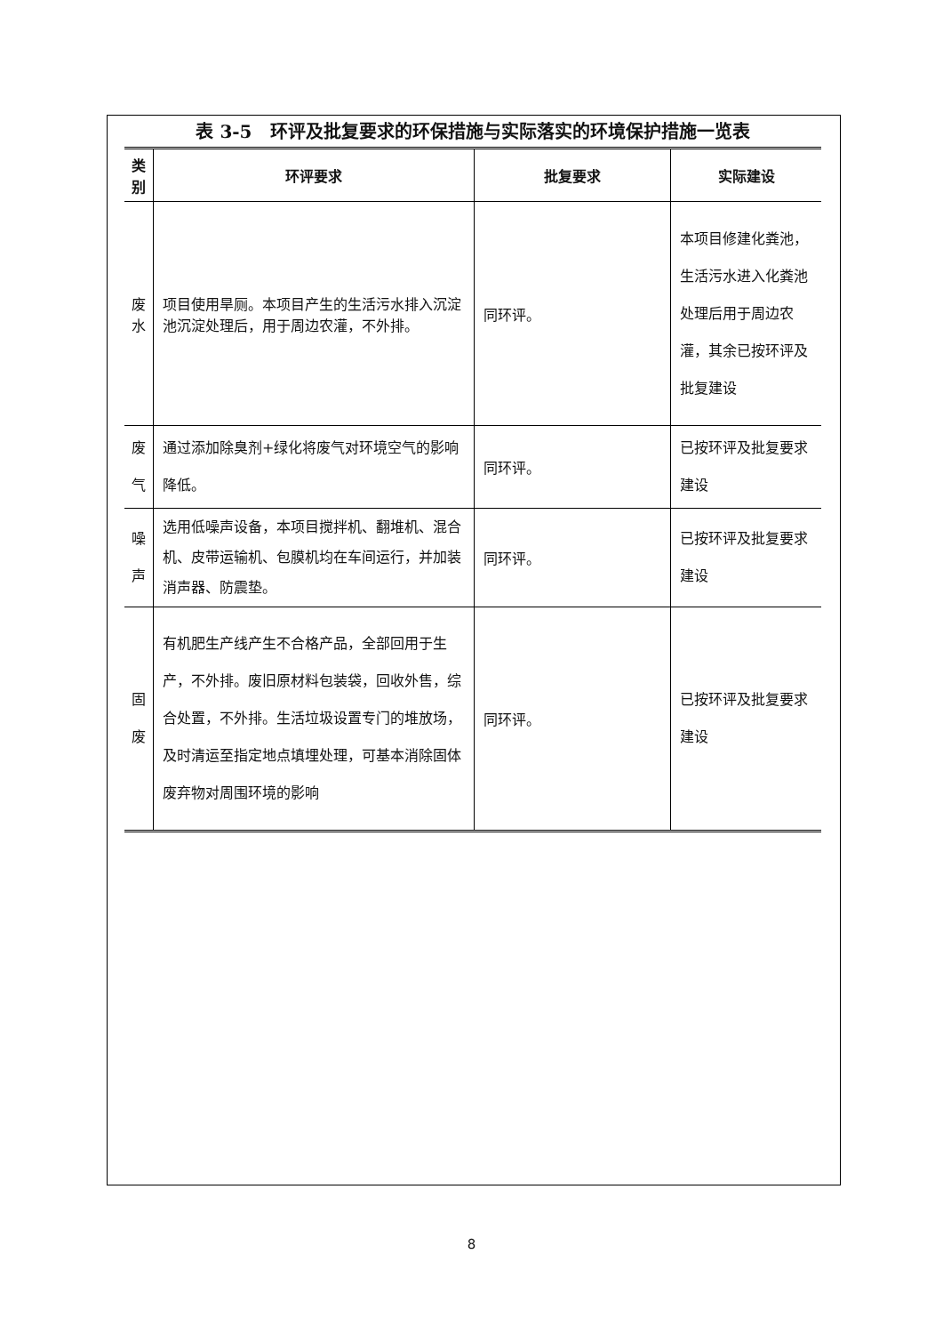表 3-5　环评及批复要求的环保措施与实际落实的环境保护措施一览表
| 类别 | 环评要求 | 批复要求 | 实际建设 |
| --- | --- | --- | --- |
| 废水 | 项目使用旱厕。本项目产生的生活污水排入沉淀池沉淀处理后，用于周边农灌，不外排。 | 同环评。 | 本项目修建化粪池，生活污水进入化粪池处理后用于周边农灌，其余已按环评及批复建设 |
| 废气 | 通过添加除臭剂+绿化将废气对环境空气的影响降低。 | 同环评。 | 已按环评及批复要求建设 |
| 噪声 | 选用低噪声设备，本项目搅拌机、翻堆机、混合机、皮带运输机、包膜机均在车间运行，并加装消声器、防震垫。 | 同环评。 | 已按环评及批复要求建设 |
| 固废 | 有机肥生产线产生不合格产品，全部回用于生产，不外排。废旧原材料包装袋，回收外售，综合处置，不外排。生活垃圾设置专门的堆放场，及时清运至指定地点填埋处理，可基本消除固体废弃物对周围环境的影响 | 同环评。 | 已按环评及批复要求建设 |
8